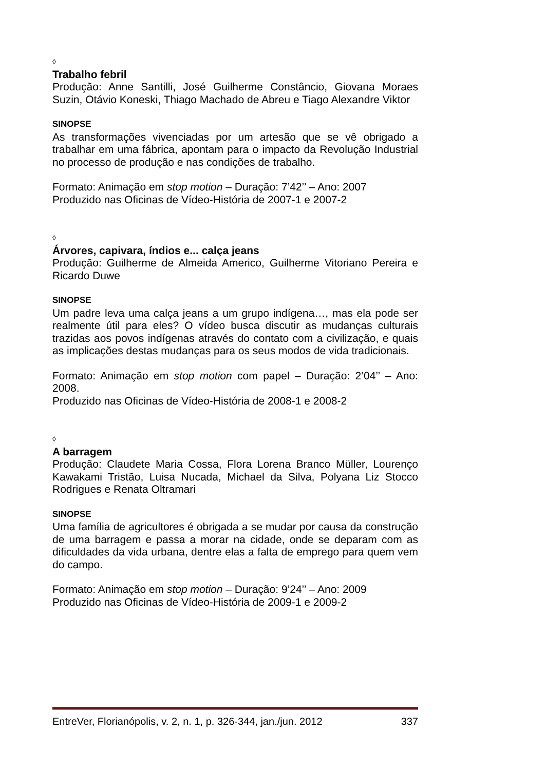◊
Trabalho febril
Produção: Anne Santilli, José Guilherme Constâncio, Giovana Moraes Suzin, Otávio Koneski, Thiago Machado de Abreu e Tiago Alexandre Viktor
SINOPSE
As transformações vivenciadas por um artesão que se vê obrigado a trabalhar em uma fábrica, apontam para o impacto da Revolução Industrial no processo de produção e nas condições de trabalho.
Formato: Animação em stop motion – Duração: 7’42’’ – Ano: 2007
Produzido nas Oficinas de Vídeo-História de 2007-1 e 2007-2
◊
Árvores, capivara, índios e... calça jeans
Produção: Guilherme de Almeida Americo, Guilherme Vitoriano Pereira e Ricardo Duwe
SINOPSE
Um padre leva uma calça jeans a um grupo indígena…, mas ela pode ser realmente útil para eles? O vídeo busca discutir as mudanças culturais trazidas aos povos indígenas através do contato com a civilização, e quais as implicações destas mudanças para os seus modos de vida tradicionais.
Formato: Animação em stop motion com papel – Duração: 2’04’’ – Ano: 2008.
Produzido nas Oficinas de Vídeo-História de 2008-1 e 2008-2
◊
A barragem
Produção: Claudete Maria Cossa, Flora Lorena Branco Müller, Lourenço Kawakami Tristão, Luisa Nucada, Michael da Silva, Polyana Liz Stocco Rodrigues e Renata Oltramari
SINOPSE
Uma família de agricultores é obrigada a se mudar por causa da construção de uma barragem e passa a morar na cidade, onde se deparam com as dificuldades da vida urbana, dentre elas a falta de emprego para quem vem do campo.
Formato: Animação em stop motion – Duração: 9’24’’ – Ano: 2009
Produzido nas Oficinas de Vídeo-História de 2009-1 e 2009-2
EntreVer, Florianópolis, v. 2, n. 1, p. 326-344, jan./jun. 2012 337